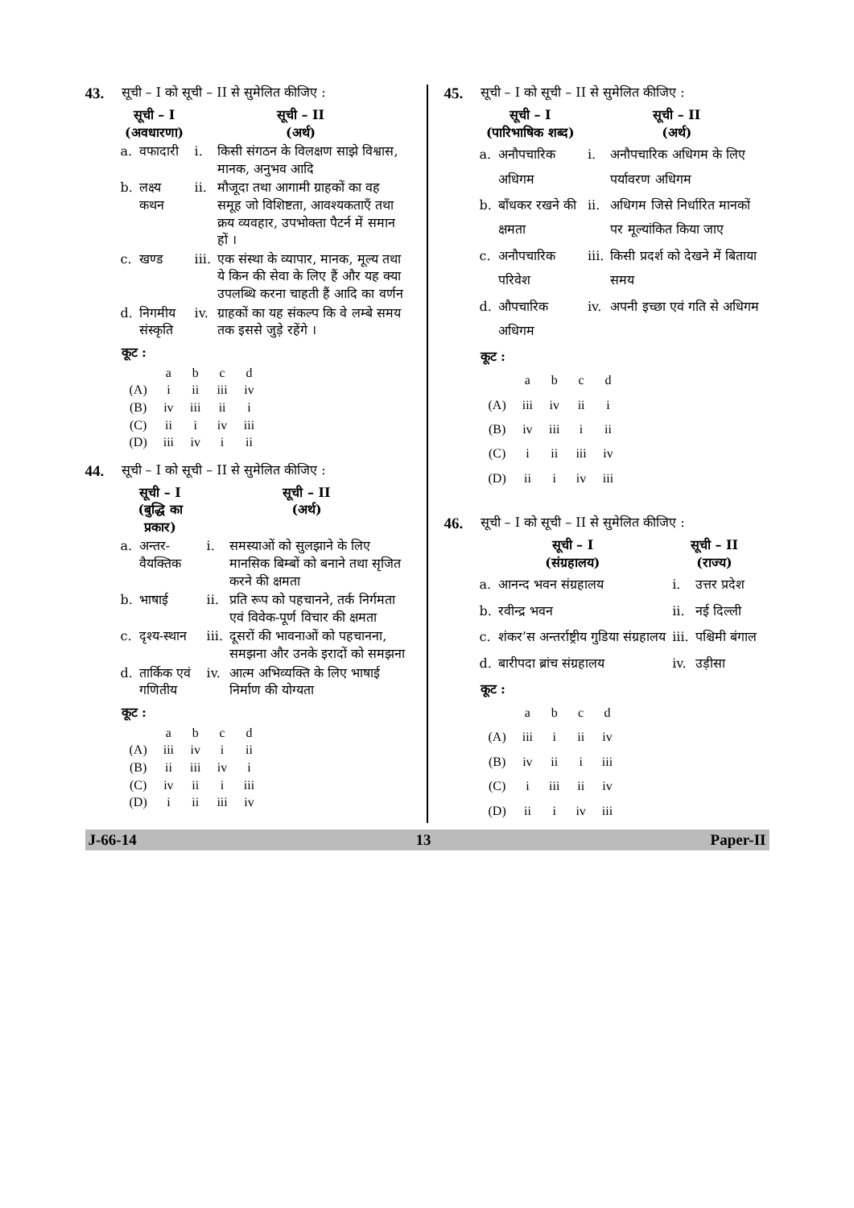43. सूची – I को सूची – II से सुमेलित कीजिए :
| सूची – I (अवधारणा) | | सूची – II (अर्थ) | |
| --- | --- | --- | --- |
| a. | वफादारी | i. | किसी संगठन के विलक्षण साझे विश्वास, मानक, अनुभव आदि |
| b. | लक्ष्य कथन | ii. | मौजूदा तथा आगामी ग्राहकों का वह समूह जो विशिष्टता, आवश्यकताएँ तथा क्रय व्यवहार, उपभोक्ता पैटर्न में समान हों । |
| c. | खण्ड | iii. | एक संस्था के व्यापार, मानक, मूल्य तथा ये किन की सेवा के लिए हैं और यह क्या उपलब्धि करना चाहती हैं आदि का वर्णन |
| d. | निगमीय संस्कृति | iv. | ग्राहकों का यह संकल्प कि वे लम्बे समय तक इससे जुड़े रहेंगे । |
कूट :
| | a | b | c | d |
| (A) | i | ii | iii | iv |
| (B) | iv | iii | ii | i |
| (C) | ii | i | iv | iii |
| (D) | iii | iv | i | ii |
44. सूची – I को सूची – II से सुमेलित कीजिए :
| सूची – I (बुद्धि का प्रकार) | | सूची – II (अर्थ) | |
| --- | --- | --- | --- |
| a. | अन्तर-वैयक्तिक | i. | समस्याओं को सुलझाने के लिए मानसिक बिम्बों को बनाने तथा सृजित करने की क्षमता |
| b. | भाषाई | ii. | प्रति रूप को पहचानने, तर्क निर्गमता एवं विवेक-पूर्ण विचार की क्षमता |
| c. | दृश्य-स्थान | iii. | दूसरों की भावनाओं को पहचानना, समझना और उनके इरादों को समझना |
| d. | तार्किक एवं गणितीय | iv. | आत्म अभिव्यक्ति के लिए भाषाई निर्माण की योग्यता |
कूट :
| | a | b | c | d |
| (A) | iii | iv | i | ii |
| (B) | ii | iii | iv | i |
| (C) | iv | ii | i | iii |
| (D) | i | ii | iii | iv |
45. सूची – I को सूची – II से सुमेलित कीजिए :
| सूची – I (पारिभाषिक शब्द) | | सूची – II (अर्थ) | |
| --- | --- | --- | --- |
| a. | अनौपचारिक अधिगम | i. | अनौपचारिक अधिगम के लिए पर्यावरण अधिगम |
| b. | बाँधकर रखने की क्षमता | ii. | अधिगम जिसे निर्धारित मानकों पर मूल्यांकित किया जाए |
| c. | अनौपचारिक परिवेश | iii. | किसी प्रदर्श को देखने में बिताया समय |
| d. | औपचारिक अधिगम | iv. | अपनी इच्छा एवं गति से अधिगम |
कूट :
| | a | b | c | d |
| (A) | iii | iv | ii | i |
| (B) | iv | iii | i | ii |
| (C) | i | ii | iii | iv |
| (D) | ii | i | iv | iii |
46. सूची – I को सूची – II से सुमेलित कीजिए :
| सूची – I (संग्रहालय) | | सूची – II (राज्य) | |
| --- | --- | --- | --- |
| a. | आनन्द भवन संग्रहालय | i. | उत्तर प्रदेश |
| b. | रवीन्द्र भवन | ii. | नई दिल्ली |
| c. | शंकर’स अन्तर्राष्ट्रीय गुडिया संग्रहालय | iii. | पश्चिमी बंगाल |
| d. | बारीपदा ब्रांच संग्रहालय | iv. | उड़ीसा |
कूट :
| | a | b | c | d |
| (A) | iii | i | ii | iv |
| (B) | iv | ii | i | iii |
| (C) | i | iii | ii | iv |
| (D) | ii | i | iv | iii |
J-66-14 13 Paper-II